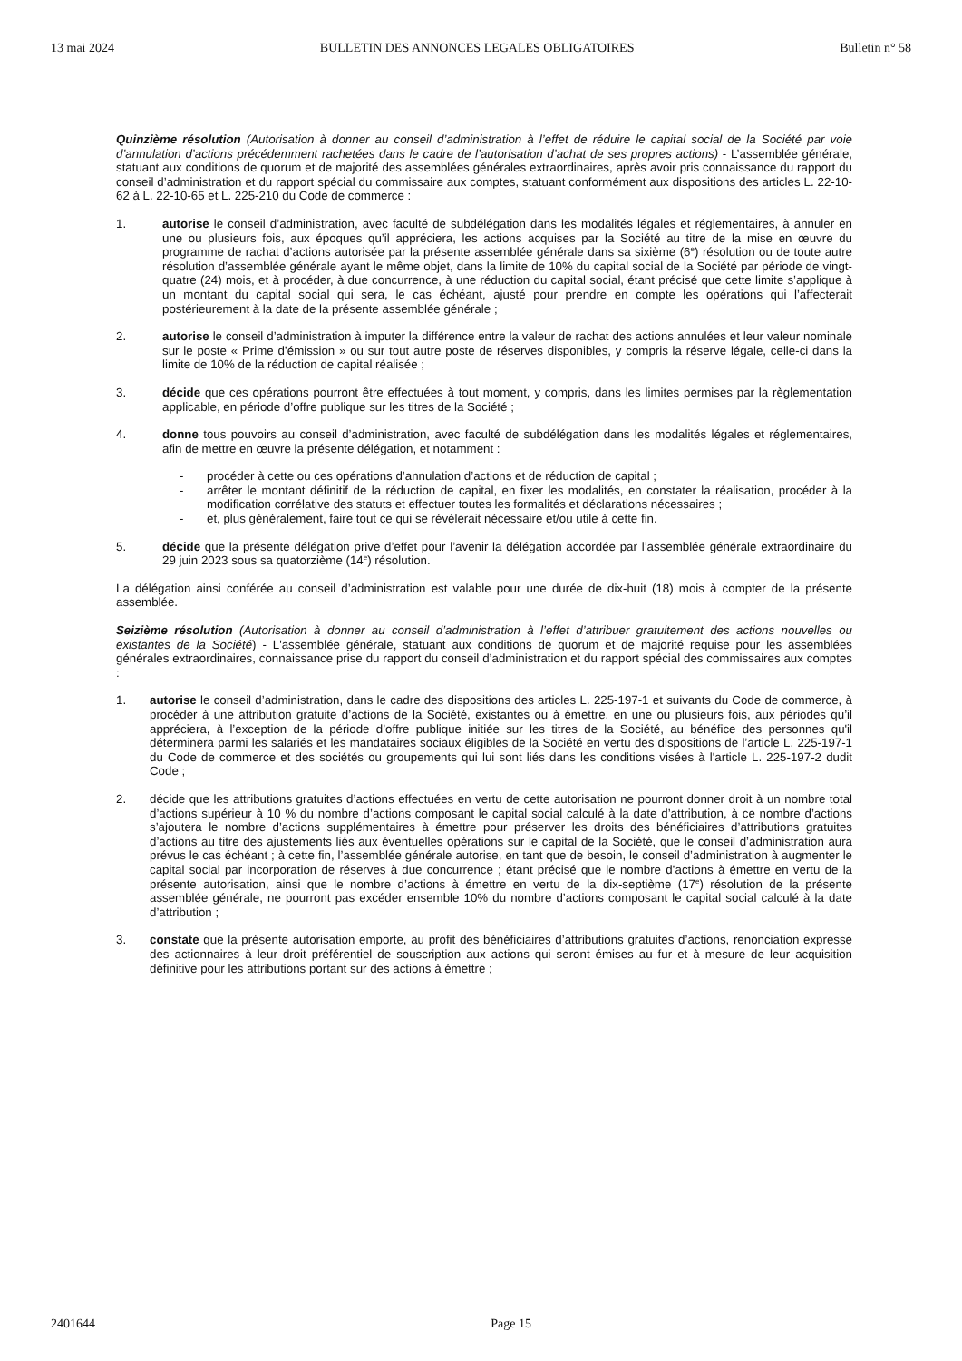13 mai 2024 BULLETIN DES ANNONCES LEGALES OBLIGATOIRES Bulletin n° 58
Quinzième résolution (Autorisation à donner au conseil d’administration à l’effet de réduire le capital social de la Société par voie d’annulation d’actions précédemment rachetées dans le cadre de l’autorisation d’achat de ses propres actions) - L’assemblée générale, statuant aux conditions de quorum et de majorité des assemblées générales extraordinaires, après avoir pris connaissance du rapport du conseil d’administration et du rapport spécial du commissaire aux comptes, statuant conformément aux dispositions des articles L. 22-10-62 à L. 22-10-65 et L. 225-210 du Code de commerce :
1. autorise le conseil d’administration, avec faculté de subdélégation dans les modalités légales et réglementaires, à annuler en une ou plusieurs fois, aux époques qu’il appréciera, les actions acquises par la Société au titre de la mise en œuvre du programme de rachat d’actions autorisée par la présente assemblée générale dans sa sixième (6<sup>e</sup>) résolution ou de toute autre résolution d’assemblée générale ayant le même objet, dans la limite de 10% du capital social de la Société par période de vingt-quatre (24) mois, et à procéder, à due concurrence, à une réduction du capital social, étant précisé que cette limite s’applique à un montant du capital social qui sera, le cas échéant, ajusté pour prendre en compte les opérations qui l’affecterait postérieurement à la date de la présente assemblée générale ;
2. autorise le conseil d’administration à imputer la différence entre la valeur de rachat des actions annulées et leur valeur nominale sur le poste « Prime d’émission » ou sur tout autre poste de réserves disponibles, y compris la réserve légale, celle-ci dans la limite de 10% de la réduction de capital réalisée ;
3. décide que ces opérations pourront être effectuées à tout moment, y compris, dans les limites permises par la règlementation applicable, en période d’offre publique sur les titres de la Société ;
4. donne tous pouvoirs au conseil d’administration, avec faculté de subdélégation dans les modalités légales et réglementaires, afin de mettre en œuvre la présente délégation, et notamment :
- procéder à cette ou ces opérations d’annulation d’actions et de réduction de capital ;
- arrêter le montant définitif de la réduction de capital, en fixer les modalités, en constater la réalisation, procéder à la modification corrélative des statuts et effectuer toutes les formalités et déclarations nécessaires ;
- et, plus généralement, faire tout ce qui se révèlerait nécessaire et/ou utile à cette fin.
5. décide que la présente délégation prive d’effet pour l’avenir la délégation accordée par l’assemblée générale extraordinaire du 29 juin 2023 sous sa quatorzième (14<sup>e</sup>) résolution.
La délégation ainsi conférée au conseil d’administration est valable pour une durée de dix-huit (18) mois à compter de la présente assemblée.
Seizième résolution (Autorisation à donner au conseil d’administration à l’effet d’attribuer gratuitement des actions nouvelles ou existantes de la Société) - L'assemblée générale, statuant aux conditions de quorum et de majorité requise pour les assemblées générales extraordinaires, connaissance prise du rapport du conseil d’administration et du rapport spécial des commissaires aux comptes :
1. autorise le conseil d’administration, dans le cadre des dispositions des articles L. 225-197-1 et suivants du Code de commerce, à procéder à une attribution gratuite d’actions de la Société, existantes ou à émettre, en une ou plusieurs fois, aux périodes qu’il appréciera, à l’exception de la période d’offre publique initiée sur les titres de la Société, au bénéfice des personnes qu'il déterminera parmi les salariés et les mandataires sociaux éligibles de la Société en vertu des dispositions de l’article L. 225-197-1 du Code de commerce et des sociétés ou groupements qui lui sont liés dans les conditions visées à l'article L. 225-197-2 dudit Code ;
2. décide que les attributions gratuites d’actions effectuées en vertu de cette autorisation ne pourront donner droit à un nombre total d’actions supérieur à 10 % du nombre d’actions composant le capital social calculé à la date d’attribution, à ce nombre d’actions s’ajoutera le nombre d’actions supplémentaires à émettre pour préserver les droits des bénéficiaires d’attributions gratuites d’actions au titre des ajustements liés aux éventuelles opérations sur le capital de la Société, que le conseil d’administration aura prévus le cas échéant ; à cette fin, l’assemblée générale autorise, en tant que de besoin, le conseil d’administration à augmenter le capital social par incorporation de réserves à due concurrence ; étant précisé que le nombre d’actions à émettre en vertu de la présente autorisation, ainsi que le nombre d’actions à émettre en vertu de la dix-septième (17<sup>e</sup>) résolution de la présente assemblée générale, ne pourront pas excéder ensemble 10% du nombre d’actions composant le capital social calculé à la date d’attribution ;
3. constate que la présente autorisation emporte, au profit des bénéficiaires d’attributions gratuites d’actions, renonciation expresse des actionnaires à leur droit préférentiel de souscription aux actions qui seront émises au fur et à mesure de leur acquisition définitive pour les attributions portant sur des actions à émettre ;
2401644 Page 15